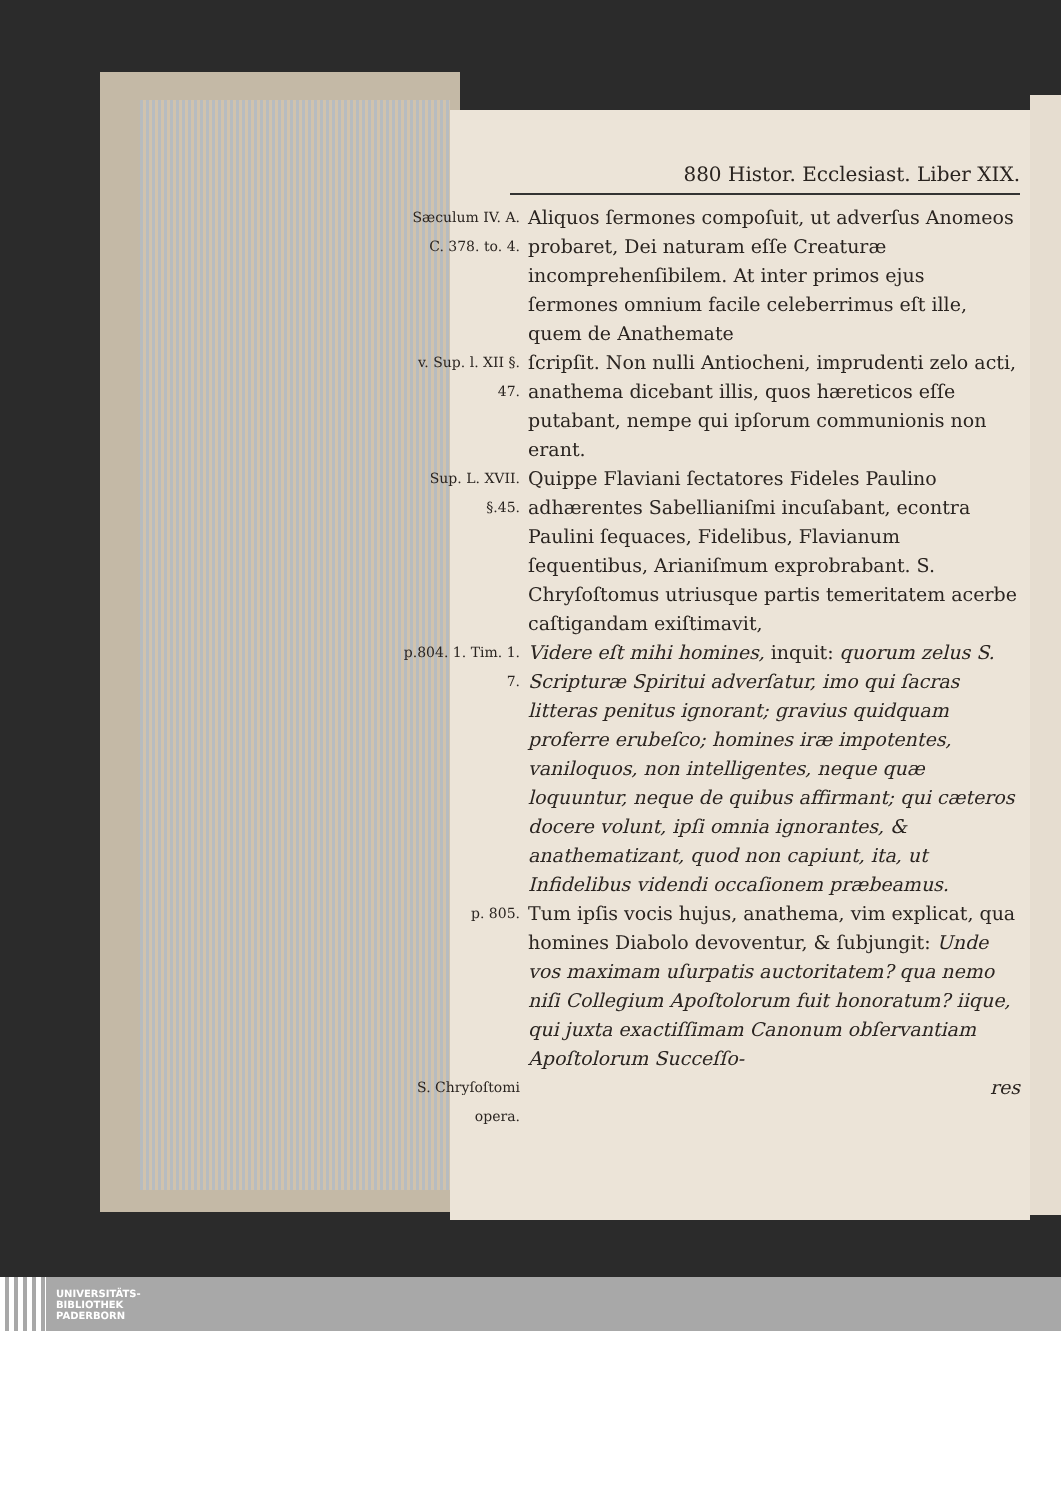880 Histor. Ecclesiast. Liber XIX.
Sæculum IV. A. C. 378. to. 4.
Aliquos ſermones compoſuit, ut adverſus Anomeos probaret, Dei naturam eſſe Creaturæ incomprehenſibilem. At inter primos ejus ſermones omnium facile celeberrimus eſt ille, quem de Anathemate
v. Sup. l. XII §. 47.
ſcripſit. Non nulli Antiocheni, imprudenti zelo acti, anathema dicebant illis, quos hæreticos eſſe putabant, nempe qui ipſorum communionis non erant.
Sup. L. XVII. §.45.
Quippe Flaviani ſectatores Fideles Paulino adhærentes Sabellianiſmi incuſabant, econtra Paulini ſequaces, Fidelibus, Flavianum ſequentibus, Arianiſmum exprobrabant. S. Chryſoſtomus utriusque partis temeritatem acerbe caſtigandam exiſtimavit,
p.804. 1. Tim. 1. 7.
Videre eſt mihi homines, inquit: quorum zelus S. Scripturæ Spiritui adverſatur, imo qui ſacras litteras penitus ignorant; gravius quidquam proferre erubeſco; homines iræ impotentes, vaniloquos, non intelligentes, neque quæ loquuntur, neque de quibus affirmant; qui cæteros docere volunt, ipſi omnia ignorantes, & anathematizant, quod non capiunt, ita, ut Infidelibus videndi occaſionem præbeamus.
p. 805.
Tum ipſis vocis hujus, anathema, vim explicat, qua homines Diabolo devoventur, & ſubjungit: Unde vos maximam uſurpatis auctoritatem? qua nemo niſi Collegium Apoſtolorum fuit honoratum? iique, qui juxta exactiſſimam Canonum obſervantiam Apoſtolorum Succeſſo-
S. Chryſoſtomi opera.
res
UNIVERSITÄTS-
BIBLIOTHEK
PADERBORN